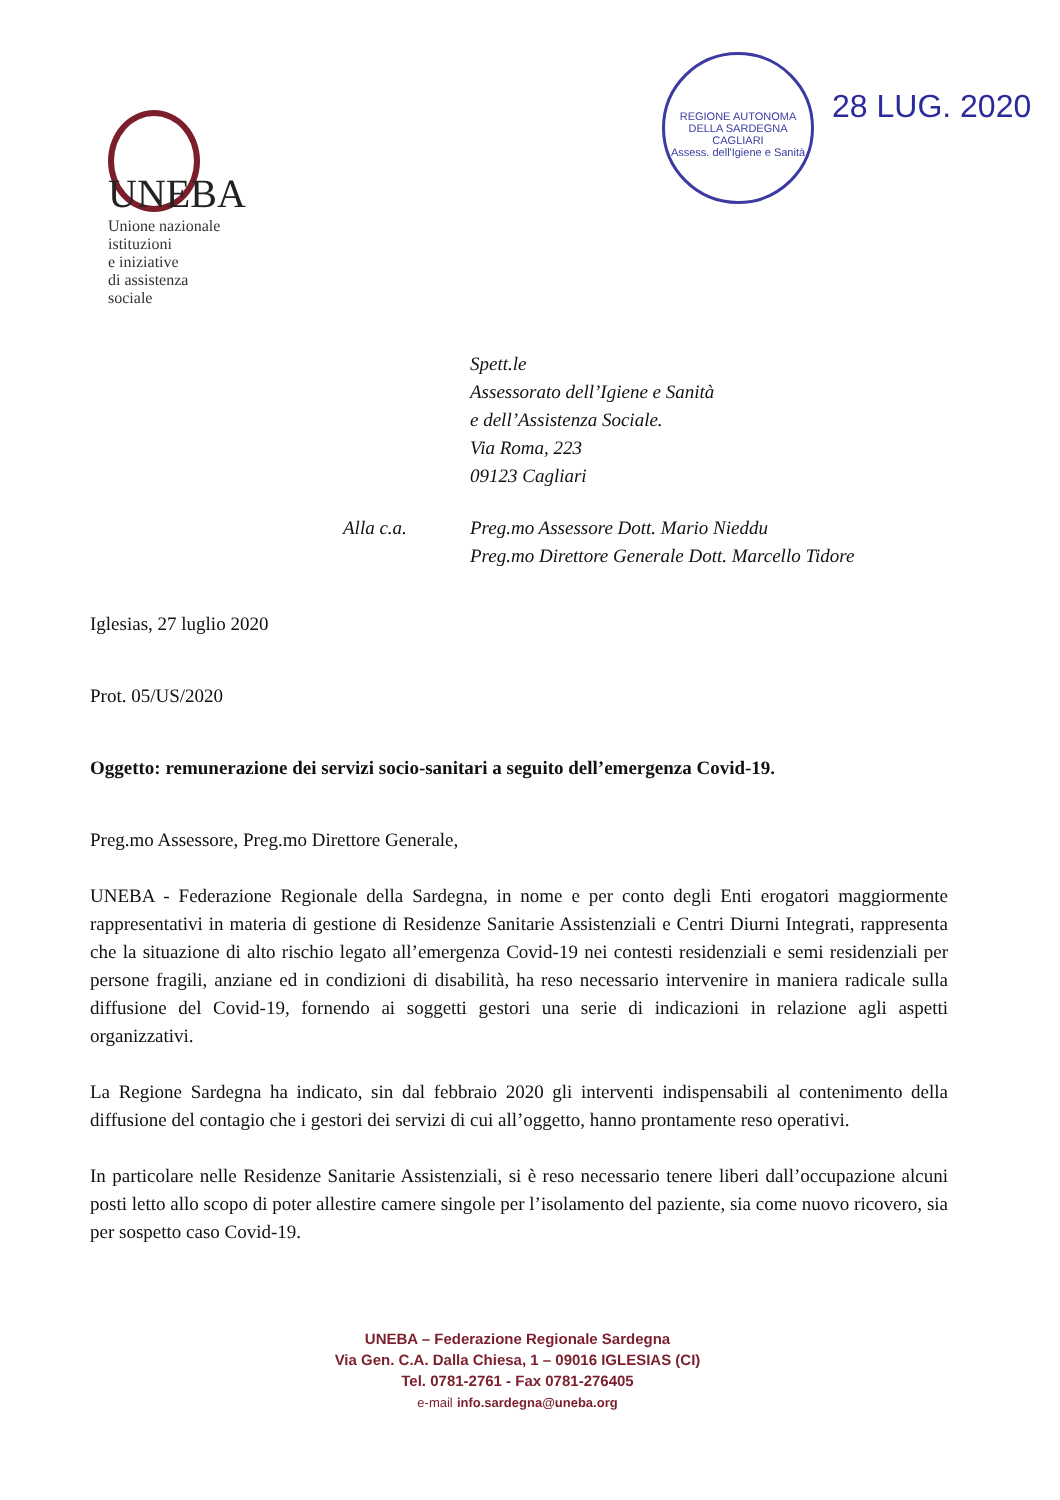UNEBA
Unione nazionale
istituzioni
e iniziative
di assistenza
sociale
REGIONE AUTONOMA DELLA SARDEGNA
CAGLIARI
Assess. dell'Igiene e Sanità
28 LUG. 2020
Spett.le
Assessorato dell’Igiene e Sanità
e dell’Assistenza Sociale.
Via Roma, 223
09123 Cagliari
Alla c.a. Preg.mo Assessore Dott. Mario Nieddu
Preg.mo Direttore Generale Dott. Marcello Tidore
Iglesias, 27 luglio 2020
Prot. 05/US/2020
Oggetto: remunerazione dei servizi socio-sanitari a seguito dell’emergenza Covid-19.
Preg.mo Assessore, Preg.mo Direttore Generale,
UNEBA - Federazione Regionale della Sardegna, in nome e per conto degli Enti erogatori maggiormente rappresentativi in materia di gestione di Residenze Sanitarie Assistenziali e Centri Diurni Integrati, rappresenta che la situazione di alto rischio legato all’emergenza Covid-19 nei contesti residenziali e semi residenziali per persone fragili, anziane ed in condizioni di disabilità, ha reso necessario intervenire in maniera radicale sulla diffusione del Covid-19, fornendo ai soggetti gestori una serie di indicazioni in relazione agli aspetti organizzativi.
La Regione Sardegna ha indicato, sin dal febbraio 2020 gli interventi indispensabili al contenimento della diffusione del contagio che i gestori dei servizi di cui all’oggetto, hanno prontamente reso operativi.
In particolare nelle Residenze Sanitarie Assistenziali, si è reso necessario tenere liberi dall’occupazione alcuni posti letto allo scopo di poter allestire camere singole per l’isolamento del paziente, sia come nuovo ricovero, sia per sospetto caso Covid-19.
UNEBA – Federazione Regionale Sardegna
Via Gen. C.A. Dalla Chiesa, 1 – 09016 IGLESIAS (CI)
Tel. 0781-2761 - Fax 0781-276405
e-mail info.sardegna@uneba.org